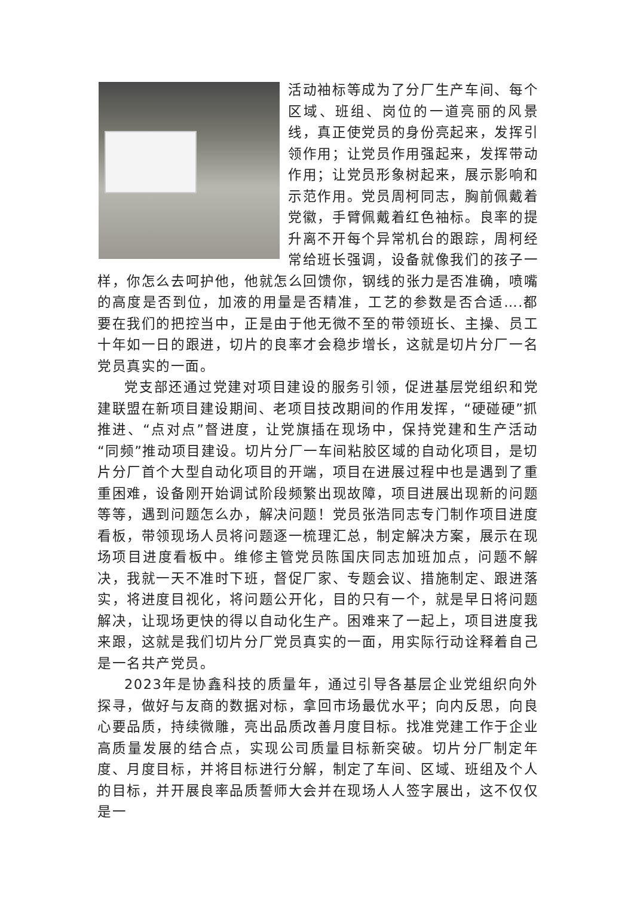活动袖标等成为了分厂生产车间、每个区域、班组、岗位的一道亮丽的风景线，真正使党员的身份亮起来，发挥引领作用；让党员作用强起来，发挥带动作用；让党员形象树起来，展示影响和示范作用。党员周柯同志，胸前佩戴着党徽，手臂佩戴着红色袖标。良率的提升离不开每个异常机台的跟踪，周柯经常给班长强调，设备就像我们的孩子一样，你怎么去呵护他，他就怎么回馈你，钢线的张力是否准确，喷嘴的高度是否到位，加液的用量是否精准，工艺的参数是否合适….都要在我们的把控当中，正是由于他无微不至的带领班长、主操、员工十年如一日的跟进，切片的良率才会稳步增长，这就是切片分厂一名党员真实的一面。
党支部还通过党建对项目建设的服务引领，促进基层党组织和党建联盟在新项目建设期间、老项目技改期间的作用发挥，“硬碰硬”抓推进、“点对点”督进度，让党旗插在现场中，保持党建和生产活动“同频”推动项目建设。切片分厂一车间粘胶区域的自动化项目，是切片分厂首个大型自动化项目的开端，项目在进展过程中也是遇到了重重困难，设备刚开始调试阶段频繁出现故障，项目进展出现新的问题等等，遇到问题怎么办，解决问题！党员张浩同志专门制作项目进度看板，带领现场人员将问题逐一梳理汇总，制定解决方案，展示在现场项目进度看板中。维修主管党员陈国庆同志加班加点，问题不解决，我就一天不准时下班，督促厂家、专题会议、措施制定、跟进落实，将进度目视化，将问题公开化，目的只有一个，就是早日将问题解决，让现场更快的得以自动化生产。困难来了一起上，项目进度我来跟，这就是我们切片分厂党员真实的一面，用实际行动诠释着自己是一名共产党员。
2023年是协鑫科技的质量年，通过引导各基层企业党组织向外探寻，做好与友商的数据对标，拿回市场最优水平；向内反思，向良心要品质，持续微雕，亮出品质改善月度目标。找准党建工作于企业高质量发展的结合点，实现公司质量目标新突破。切片分厂制定年度、月度目标，并将目标进行分解，制定了车间、区域、班组及个人的目标，并开展良率品质誓师大会并在现场人人签字展出，这不仅仅是一